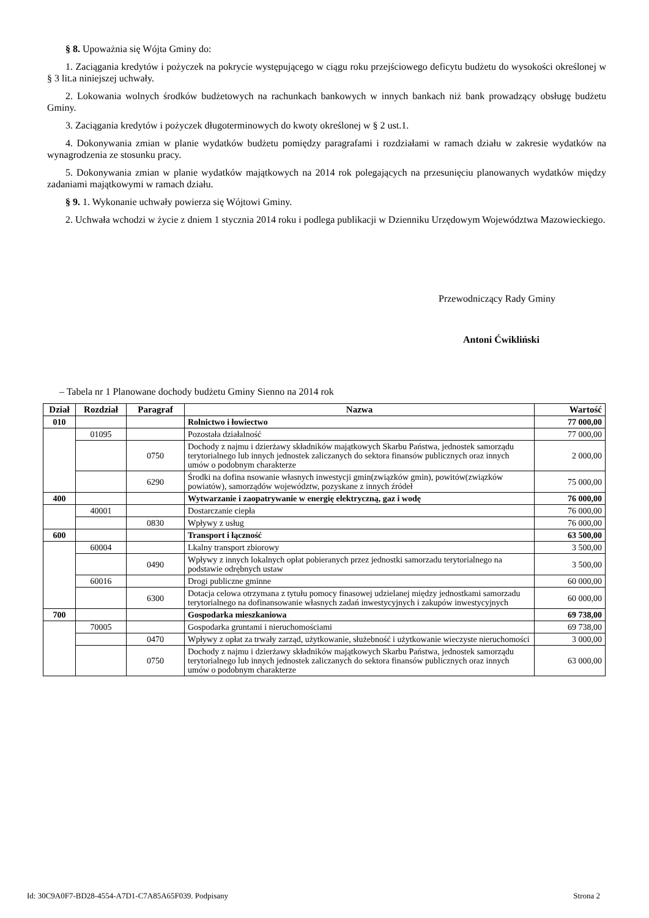§ 8. Upoważnia się Wójta Gminy do:
1. Zaciągania kredytów i pożyczek na pokrycie występującego w ciągu roku przejściowego deficytu budżetu do wysokości określonej w § 3 lit.a niniejszej uchwały.
2. Lokowania wolnych środków budżetowych na rachunkach bankowych w innych bankach niż bank prowadzący obsługę budżetu Gminy.
3. Zaciągania kredytów i pożyczek długoterminowych do kwoty określonej w § 2 ust.1.
4. Dokonywania zmian w planie wydatków budżetu pomiędzy paragrafami i rozdziałami w ramach działu w zakresie wydatków na wynagrodzenia ze stosunku pracy.
5. Dokonywania zmian w planie wydatków majątkowych na 2014 rok polegających na przesunięciu planowanych wydatków między zadaniami majątkowymi w ramach działu.
§ 9. 1. Wykonanie uchwały powierza się Wójtowi Gminy.
2. Uchwała wchodzi w życie z dniem 1 stycznia 2014 roku i podlega publikacji w Dzienniku Urzędowym Województwa Mazowieckiego.
Przewodniczący Rady Gminy
Antoni Ćwikliński
– Tabela nr 1 Planowane dochody budżetu Gminy Sienno na 2014 rok
| Dział | Rozdział | Paragraf | Nazwa | Wartość |
| --- | --- | --- | --- | --- |
| 010 | | | Rolnictwo i łowiectwo | 77 000,00 |
| | 01095 | | Pozostała działalność | 77 000,00 |
| | | 0750 | Dochody z najmu i dzierżawy składników majątkowych Skarbu Państwa, jednostek samorządu terytorialnego lub innych jednostek zaliczanych do sektora finansów publicznych oraz innych umów o podobnym charakterze | 2 000,00 |
| | | 6290 | Środki na dofina nsowanie własnych inwestycji gmin(związków gmin), powitów(związków powiatów), samorządów województw, pozyskane z innych źródeł | 75 000,00 |
| 400 | | | Wytwarzanie i zaopatrywanie w energię elektryczną, gaz i wodę | 76 000,00 |
| | 40001 | | Dostarczanie ciepła | 76 000,00 |
| | | 0830 | Wpływy z usług | 76 000,00 |
| 600 | | | Transport i łączność | 63 500,00 |
| | 60004 | | Lkalny transport zbiorowy | 3 500,00 |
| | | 0490 | Wpływy z innych lokalnych opłat pobieranych przez jednostki samorzadu terytorialnego na podstawie odrębnych ustaw | 3 500,00 |
| | 60016 | | Drogi publiczne gminne | 60 000,00 |
| | | 6300 | Dotacja celowa otrzymana z tytułu pomocy finasowej udzielanej między jednostkami samorzadu terytorialnego na dofinansowanie własnych zadań inwestycyjnych i zakupów inwestycyjnych | 60 000,00 |
| 700 | | | Gospodarka mieszkaniowa | 69 738,00 |
| | 70005 | | Gospodarka gruntami i nieruchomościami | 69 738,00 |
| | | 0470 | Wpływy z opłat za trwały zarząd, użytkowanie, służebność i użytkowanie wieczyste nieruchomości | 3 000,00 |
| | | 0750 | Dochody z najmu i dzierżawy składników majątkowych Skarbu Państwa, jednostek samorządu terytorialnego lub innych jednostek zaliczanych do sektora finansów publicznych oraz innych umów o podobnym charakterze | 63 000,00 |
Id: 30C9A0F7-BD28-4554-A7D1-C7A85A65F039. Podpisany Strona 2